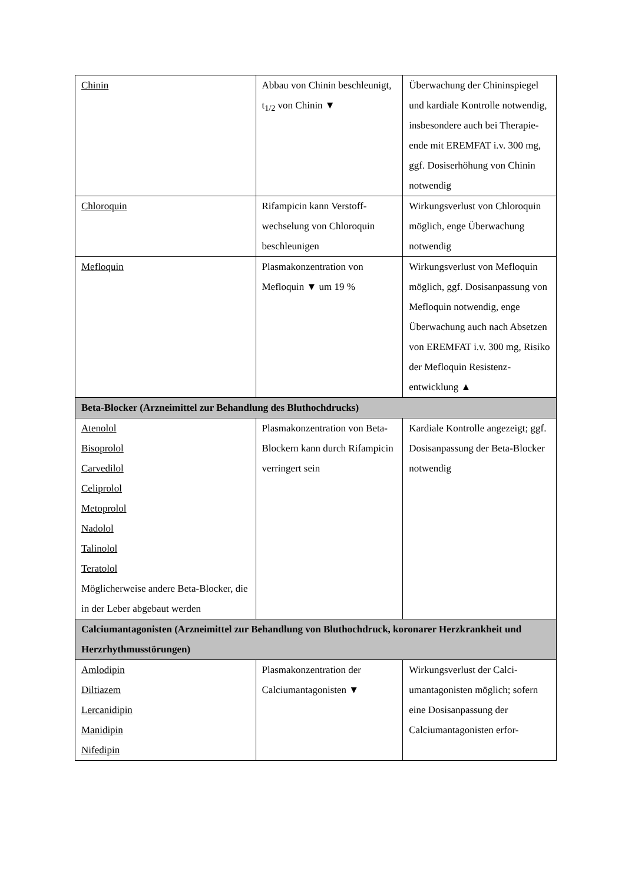| Chinin | Abbau von Chinin beschleu­nigt, t<sub>1/2</sub> von Chinin ▼ | Überwachung der Chininspie­gel und kardiale Kontrolle notwendig, insbesondere auch bei Therapie-ende mit EREMFAT i.v. 300 mg, ggf. Dosiserhöhung von Chinin notwendig |
| Chloroquin | Rifampicin kann Verstoff­wechselung von Chloroquin beschleunigen | Wirkungsverlust von Chloro­quin möglich, enge Überwa­chung notwendig |
| Mefloquin | Plasmakonzentration von Mefloquin ▼ um 19 % | Wirkungsverlust von Meflo­quin möglich, ggf. Dosisan­passung von Mefloquin not­wendig, enge Überwachung auch nach Absetzen von EREMFAT i.v. 300 mg, Ri­siko der Mefloquin Resistenz­entwicklung ▲ |
| Beta-Blocker (Arzneimittel zur Behandlung des Bluthochdrucks) | | |
| Atenolol Bisoprolol Carvedilol Celiprolol Metoprolol Nadolol Talinolol Teratolol Möglicherweise andere Beta-Blo­cker, die in der Leber abgebaut wer­den | Plasmakonzentration von Beta-Blockern kann durch Rifampicin verringert sein | Kardiale Kontrolle angezeigt; ggf. Dosisanpassung der Beta-Blocker notwendig |
| Calciumantagonisten (Arzneimittel zur Behandlung von Bluthochdruck, koronarer Herz­krankheit und Herzrhythmusstörungen) | | |
| Amlodipin Diltiazem Lercanidipin Manidipin Nifedipin | Plasmakonzentration der Calciumantagonisten ▼ | Wirkungsverlust der Calci­umantagonisten möglich; so­fern eine Dosisanpassung der Calciumantagonisten erfor- |